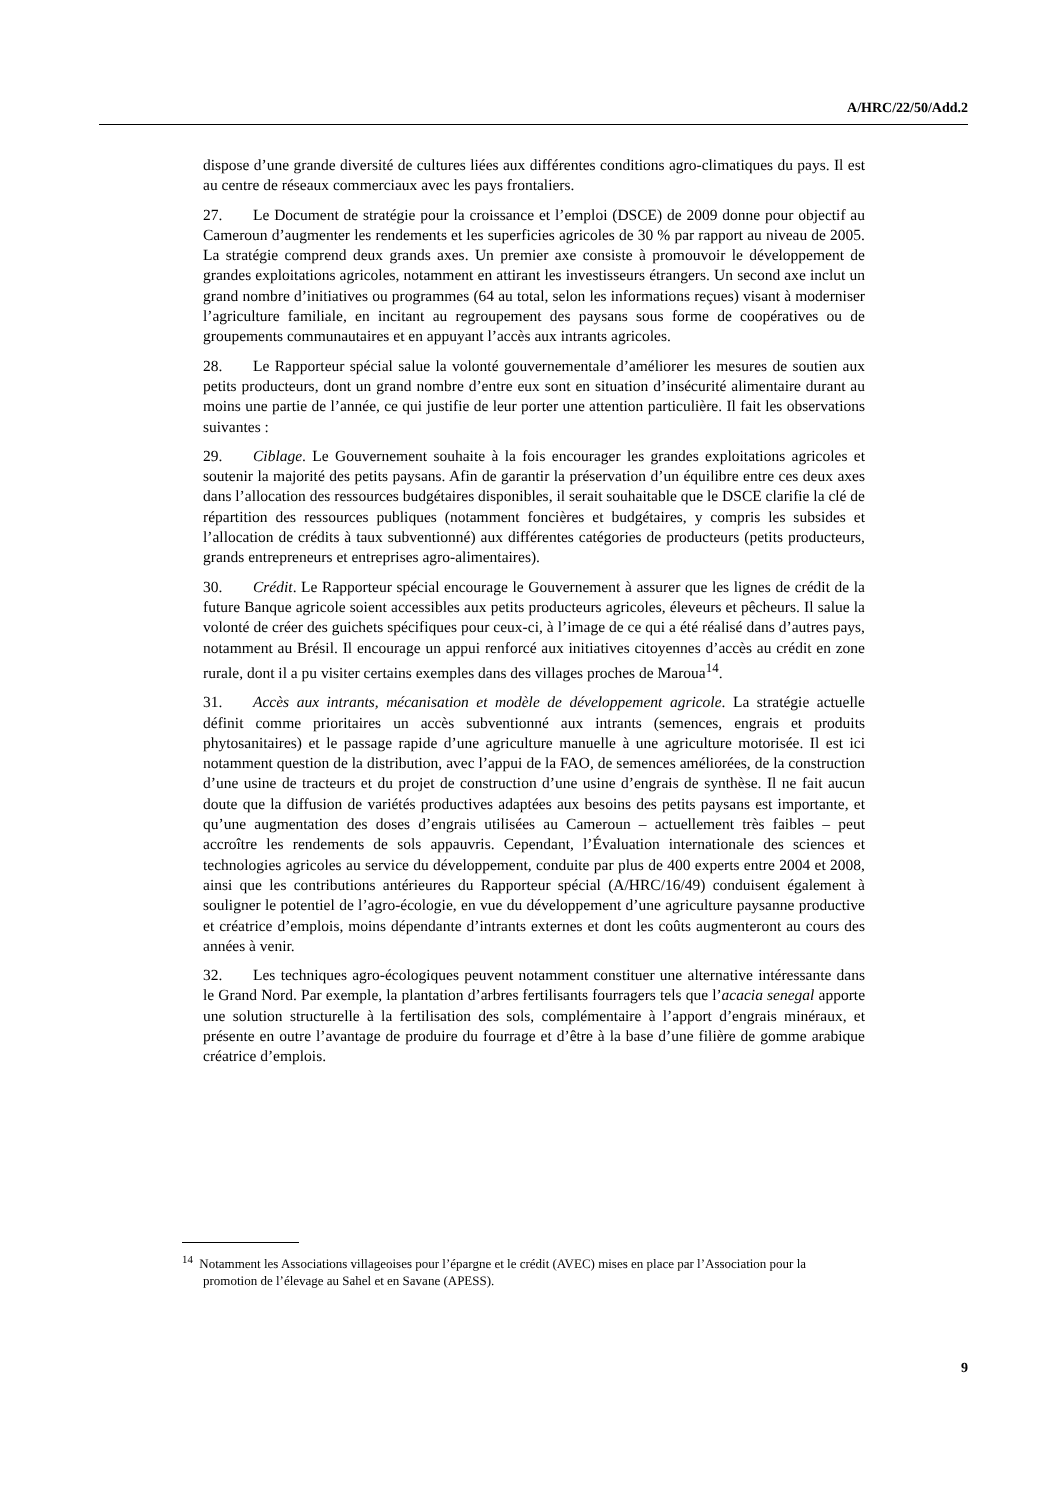A/HRC/22/50/Add.2
dispose d’une grande diversité de cultures liées aux différentes conditions agro-climatiques du pays. Il est au centre de réseaux commerciaux avec les pays frontaliers.
27. Le Document de stratégie pour la croissance et l’emploi (DSCE) de 2009 donne pour objectif au Cameroun d’augmenter les rendements et les superficies agricoles de 30 % par rapport au niveau de 2005. La stratégie comprend deux grands axes. Un premier axe consiste à promouvoir le développement de grandes exploitations agricoles, notamment en attirant les investisseurs étrangers. Un second axe inclut un grand nombre d’initiatives ou programmes (64 au total, selon les informations reçues) visant à moderniser l’agriculture familiale, en incitant au regroupement des paysans sous forme de coopératives ou de groupements communautaires et en appuyant l’accès aux intrants agricoles.
28. Le Rapporteur spécial salue la volonté gouvernementale d’améliorer les mesures de soutien aux petits producteurs, dont un grand nombre d’entre eux sont en situation d’insécurité alimentaire durant au moins une partie de l’année, ce qui justifie de leur porter une attention particulière. Il fait les observations suivantes :
29. Ciblage. Le Gouvernement souhaite à la fois encourager les grandes exploitations agricoles et soutenir la majorité des petits paysans. Afin de garantir la préservation d’un équilibre entre ces deux axes dans l’allocation des ressources budgétaires disponibles, il serait souhaitable que le DSCE clarifie la clé de répartition des ressources publiques (notamment foncières et budgétaires, y compris les subsides et l’allocation de crédits à taux subventionné) aux différentes catégories de producteurs (petits producteurs, grands entrepreneurs et entreprises agro-alimentaires).
30. Crédit. Le Rapporteur spécial encourage le Gouvernement à assurer que les lignes de crédit de la future Banque agricole soient accessibles aux petits producteurs agricoles, éleveurs et pêcheurs. Il salue la volonté de créer des guichets spécifiques pour ceux-ci, à l’image de ce qui a été réalisé dans d’autres pays, notamment au Brésil. Il encourage un appui renforcé aux initiatives citoyennes d’accès au crédit en zone rurale, dont il a pu visiter certains exemples dans des villages proches de Maroua<sup>14</sup>.
31. Accès aux intrants, mécanisation et modèle de développement agricole. La stratégie actuelle définit comme prioritaires un accès subventionné aux intrants (semences, engrais et produits phytosanitaires) et le passage rapide d’une agriculture manuelle à une agriculture motorisée. Il est ici notamment question de la distribution, avec l’appui de la FAO, de semences améliorées, de la construction d’une usine de tracteurs et du projet de construction d’une usine d’engrais de synthèse. Il ne fait aucun doute que la diffusion de variétés productives adaptées aux besoins des petits paysans est importante, et qu’une augmentation des doses d’engrais utilisées au Cameroun – actuellement très faibles – peut accroître les rendements de sols appauvris. Cependant, l’Évaluation internationale des sciences et technologies agricoles au service du développement, conduite par plus de 400 experts entre 2004 et 2008, ainsi que les contributions antérieures du Rapporteur spécial (A/HRC/16/49) conduisent également à souligner le potentiel de l’agro-écologie, en vue du développement d’une agriculture paysanne productive et créatrice d’emplois, moins dépendante d’intrants externes et dont les coûts augmenteront au cours des années à venir.
32. Les techniques agro-écologiques peuvent notamment constituer une alternative intéressante dans le Grand Nord. Par exemple, la plantation d’arbres fertilisants fourragers tels que l’acacia senegal apporte une solution structurelle à la fertilisation des sols, complémentaire à l’apport d’engrais minéraux, et présente en outre l’avantage de produire du fourrage et d’être à la base d’une filière de gomme arabique créatrice d’emplois.
<sup>14</sup> Notamment les Associations villageoises pour l’épargne et le crédit (AVEC) mises en place par l’Association pour la promotion de l’élevage au Sahel et en Savane (APESS).
9